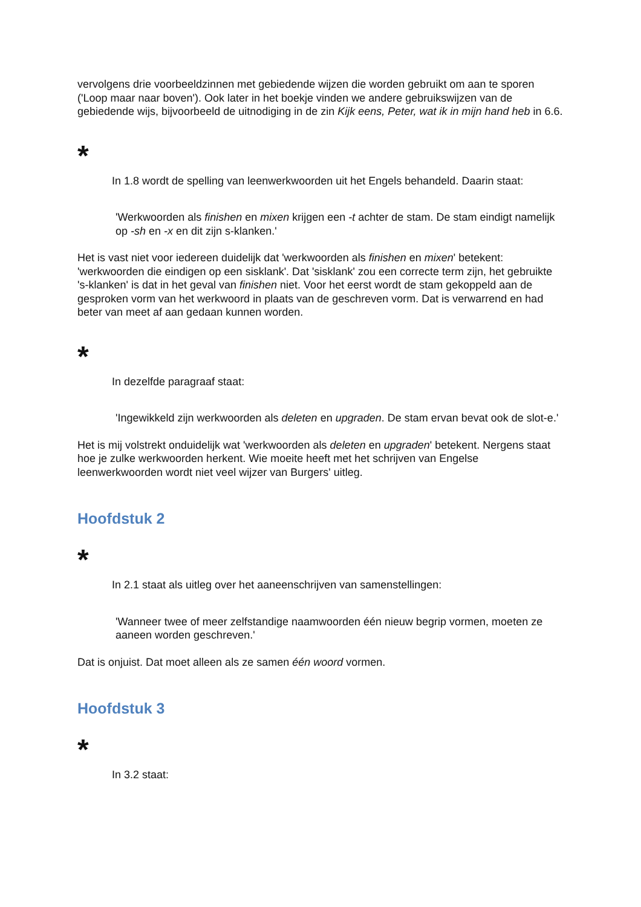vervolgens drie voorbeeldzinnen met gebiedende wijzen die worden gebruikt om aan te sporen ('Loop maar naar boven'). Ook later in het boekje vinden we andere gebruikswijzen van de gebiedende wijs, bijvoorbeeld de uitnodiging in de zin Kijk eens, Peter, wat ik in mijn hand heb in 6.6.
*
In 1.8 wordt de spelling van leenwerkwoorden uit het Engels behandeld. Daarin staat:
'Werkwoorden als finishen en mixen krijgen een -t achter de stam. De stam eindigt namelijk op -sh en -x en dit zijn s-klanken.'
Het is vast niet voor iedereen duidelijk dat 'werkwoorden als finishen en mixen' betekent: 'werkwoorden die eindigen op een sisklank'. Dat 'sisklank' zou een correcte term zijn, het gebruikte 's-klanken' is dat in het geval van finishen niet. Voor het eerst wordt de stam gekoppeld aan de gesproken vorm van het werkwoord in plaats van de geschreven vorm. Dat is verwarrend en had beter van meet af aan gedaan kunnen worden.
*
In dezelfde paragraaf staat:
'Ingewikkeld zijn werkwoorden als deleten en upgraden. De stam ervan bevat ook de slot-e.'
Het is mij volstrekt onduidelijk wat 'werkwoorden als deleten en upgraden' betekent. Nergens staat hoe je zulke werkwoorden herkent. Wie moeite heeft met het schrijven van Engelse leenwerkwoorden wordt niet veel wijzer van Burgers' uitleg.
Hoofdstuk 2
*
In 2.1 staat als uitleg over het aaneenschrijven van samenstellingen:
'Wanneer twee of meer zelfstandige naamwoorden één nieuw begrip vormen, moeten ze aaneen worden geschreven.'
Dat is onjuist. Dat moet alleen als ze samen één woord vormen.
Hoofdstuk 3
*
In 3.2 staat: